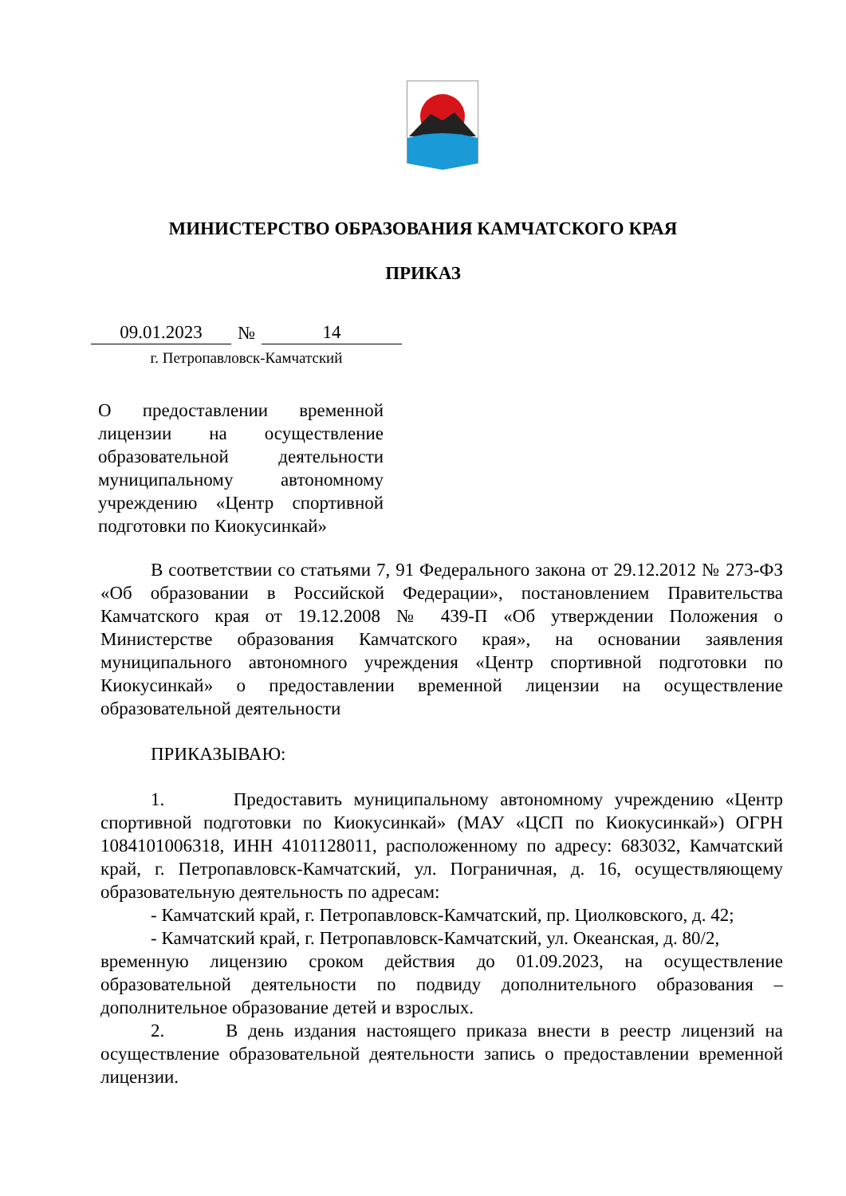МИНИСТЕРСТВО ОБРАЗОВАНИЯ КАМЧАТСКОГО КРАЯ
ПРИКАЗ
09.01.2023 № 14
г. Петропавловск-Камчатский
О предоставлении временной лицензии на осуществление образовательной деятельности муниципальному автономному учреждению «Центр спортивной подготовки по Киокусинкай»
В соответствии со статьями 7, 91 Федерального закона от 29.12.2012 № 273-ФЗ «Об образовании в Российской Федерации», постановлением Правительства Камчатского края от 19.12.2008 № 439-П «Об утверждении Положения о Министерстве образования Камчатского края», на основании заявления муниципального автономного учреждения «Центр спортивной подготовки по Киокусинкай» о предоставлении временной лицензии на осуществление образовательной деятельности
ПРИКАЗЫВАЮ:
1. Предоставить муниципальному автономному учреждению «Центр спортивной подготовки по Киокусинкай» (МАУ «ЦСП по Киокусинкай») ОГРН 1084101006318, ИНН 4101128011, расположенному по адресу: 683032, Камчатский край, г. Петропавловск-Камчатский, ул. Пограничная, д. 16, осуществляющему образовательную деятельность по адресам:
- Камчатский край, г. Петропавловск-Камчатский, пр. Циолковского, д. 42;
- Камчатский край, г. Петропавловск-Камчатский, ул. Океанская, д. 80/2,
временную лицензию сроком действия до 01.09.2023, на осуществление образовательной деятельности по подвиду дополнительного образования – дополнительное образование детей и взрослых.
2. В день издания настоящего приказа внести в реестр лицензий на осуществление образовательной деятельности запись о предоставлении временной лицензии.